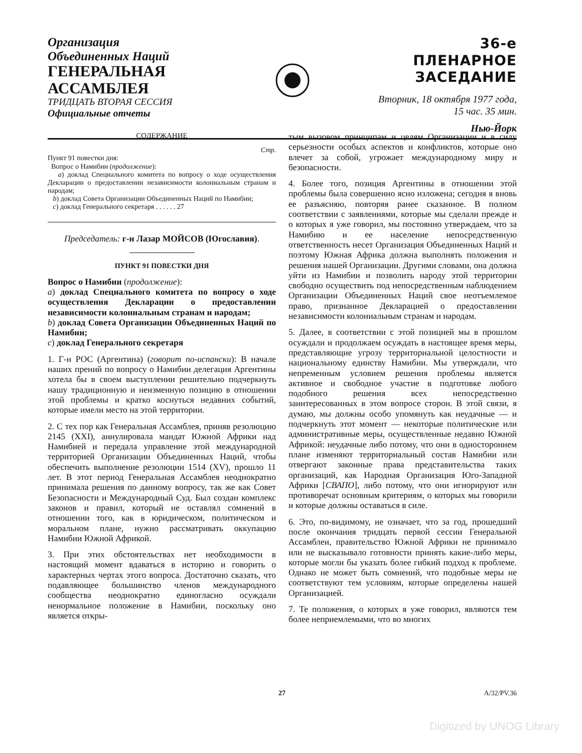Организация
Объединенных Наций
ГЕНЕРАЛЬНАЯ
АССАМБЛЕЯ
ТРИДЦАТЬ ВТОРАЯ СЕССИЯ
Официальные отчеты
36-е
ПЛЕНАРНОЕ ЗАСЕДАНИЕ
Вторник, 18 октября 1977 года,
15 час. 35 мин.
Нью-Йорк
СОДЕРЖАНИЕ
Стр.
Пункт 91 повестки дня:
Вопрос о Намибии (продолжение):
a) доклад Специального комитета по вопросу о ходе осуществления Декларации о предоставлении независимости колониальным странам и народам;
b) доклад Совета Организации Объединенных Наций по Намибии;
c) доклад Генерального секретаря . . . . . . 27
Председатель: г-н Лазар МОЙСОВ (Югославия).
ПУНКТ 91 ПОВЕСТКИ ДНЯ
Вопрос о Намибии (продолжение):
a) доклад Специального комитета по вопросу о ходе осуществления Декларации о предоставлении независимости колониальным странам и народам;
b) доклад Совета Организации Объединенных Наций по Намибии;
c) доклад Генерального секретаря
1. Г-н РОС (Аргентина) (говорит по-испански): В начале наших прений по вопросу о Намибии делегация Аргентины хотела бы в своем выступлении решительно подчеркнуть нашу традиционную и неизменную позицию в отношении этой проблемы и кратко коснуться недавних событий, которые имели место на этой территории.
2. С тех пор как Генеральная Ассамблея, приняв резолюцию 2145 (XXI), аннулировала мандат Южной Африки над Намибией и передала управление этой международной территорией Организации Объединенных Наций, чтобы обеспечить выполнение резолюции 1514 (XV), прошло 11 лет. В этот период Генеральная Ассамблея неоднократно принимала решения по данному вопросу, так же как Совет Безопасности и Международный Суд. Был создан комплекс законов и правил, который не оставлял сомнений в отношении того, как в юридическом, политическом и моральном плане, нужно рассматривать оккупацию Намибии Южной Африкой.
3. При этих обстоятельствах нет необходимости в настоящий момент вдаваться в историю и говорить о характерных чертах этого вопроса. Достаточно сказать, что подавляющее большинство членов международного сообщества неоднократно единогласно осуждали ненормальное положение в Намибии, поскольку оно является откры-
тым вызовом принципам и целям Организации и в силу серьезности особых аспектов и конфликтов, которые оно влечет за собой, угрожает международному миру и безопасности.
4. Более того, позиция Аргентины в отношении этой проблемы была совершенно ясно изложена; сегодня я вновь ее разъясняю, повторяя ранее сказанное. В полном соответствии с заявлениями, которые мы сделали прежде и о которых я уже говорил, мы постоянно утверждаем, что за Намибию и ее население непосредственную ответственность несет Организация Объединенных Наций и поэтому Южная Африка должна выполнять положения и решения нашей Организации. Другими словами, она должна уйти из Намибии и позволить народу этой территории свободно осуществить под непосредственным наблюдением Организации Объединенных Наций свое неотъемлемое право, признанное Декларацией о предоставлении независимости колониальным странам и народам.
5. Далее, в соответствии с этой позицией мы в прошлом осуждали и продолжаем осуждать в настоящее время меры, представляющие угрозу территориальной целостности и национальному единству Намибии. Мы утверждали, что непременным условием решения проблемы является активное и свободное участие в подготовке любого подобного решения всех непосредственно заинтересованных в этом вопросе сторон. В этой связи, я думаю, мы должны особо упомянуть как неудачные — и подчеркнуть этот момент — некоторые политические или административные меры, осуществленные недавно Южной Африкой: неудачные либо потому, что они в одностороннем плане изменяют территориальный состав Намибии или отвергают законные права представительства таких организаций, как Народная Организация Юго-Западной Африки [СВАПО], либо потому, что они игнорируют или противоречат основным критериям, о которых мы говорили и которые должны оставаться в силе.
6. Это, по-видимому, не означает, что за год, прошедший после окончания тридцать первой сессии Генеральной Ассамблеи, правительство Южной Африки не принимало или не высказывало готовности принять какие-либо меры, которые могли бы указать более гибкий подход к проблеме. Однако не может быть сомнений, что подобные меры не соответствуют тем условиям, которые определены нашей Организацией.
7. Те положения, о которых я уже говорил, являются тем более неприемлемыми, что во многих
27 A/32/PV.36
Digitized by UNOG Library